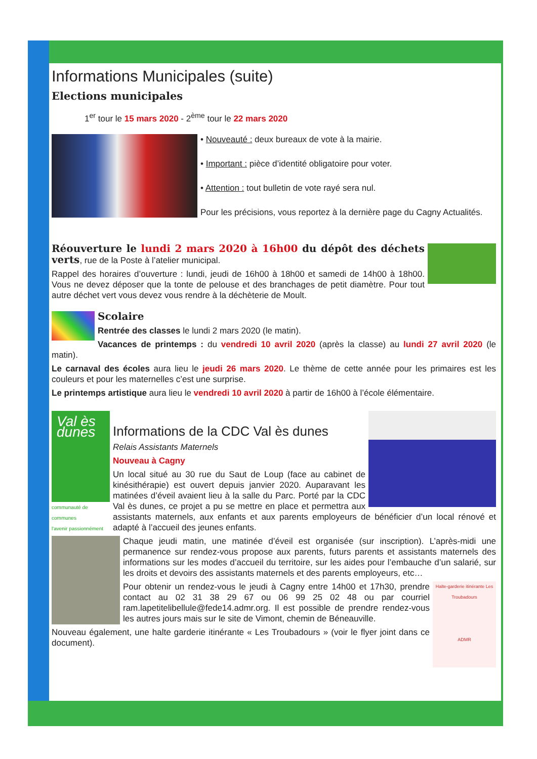Informations Municipales (suite)
Elections municipales
1<sup>er</sup> tour le 15 mars 2020 - 2<sup>ème</sup> tour le 22 mars 2020
• Nouveauté : deux bureaux de vote à la mairie.
• Important : pièce d’identité obligatoire pour voter.
• Attention : tout bulletin de vote rayé sera nul.
Pour les précisions, vous reportez à la dernière page du Cagny Actualités.
Réouverture le lundi 2 mars 2020 à 16h00 du dépôt des déchets verts, rue de la Poste à l’atelier municipal.
Rappel des horaires d’ouverture : lundi, jeudi de 16h00 à 18h00 et samedi de 14h00 à 18h00. Vous ne devez déposer que la tonte de pelouse et des branchages de petit diamètre. Pour tout autre déchet vert vous devez vous rendre à la déchèterie de Moult.
Scolaire
Rentrée des classes le lundi 2 mars 2020 (le matin).
Vacances de printemps : du vendredi 10 avril 2020 (après la classe) au lundi 27 avril 2020 (le matin).
Le carnaval des écoles aura lieu le jeudi 26 mars 2020. Le thème de cette année pour les primaires est les couleurs et pour les maternelles c’est une surprise.
Le printemps artistique aura lieu le vendredi 10 avril 2020 à partir de 16h00 à l’école élémentaire.
Val ès dunes
communauté de communes
l'avenir passionnément
Informations de la CDC Val ès dunes
Relais Assistants Maternels
Nouveau à Cagny
Un local situé au 30 rue du Saut de Loup (face au cabinet de kinésithérapie) est ouvert depuis janvier 2020. Auparavant les matinées d’éveil avaient lieu à la salle du Parc. Porté par la CDC Val ès dunes, ce projet a pu se mettre en place et permettra aux assistants maternels, aux enfants et aux parents employeurs de bénéficier d’un local rénové et adapté à l’accueil des jeunes enfants.
Chaque jeudi matin, une matinée d’éveil est organisée (sur inscription). L’après-midi une permanence sur rendez-vous propose aux parents, futurs parents et assistants maternels des informations sur les modes d’accueil du territoire, sur les aides pour l’embauche d’un salarié, sur les droits et devoirs des assistants maternels et des parents employeurs, etc…
Halte-garderie itinérante Les Troubadours
ADMR
Pour obtenir un rendez-vous le jeudi à Cagny entre 14h00 et 17h30, prendre contact au 02 31 38 29 67 ou 06 99 25 02 48 ou par courriel ram.lapetitelibellule@fede14.admr.org. Il est possible de prendre rendez-vous les autres jours mais sur le site de Vimont, chemin de Béneauville.
Nouveau également, une halte garderie itinérante « Les Troubadours » (voir le flyer joint dans ce document).